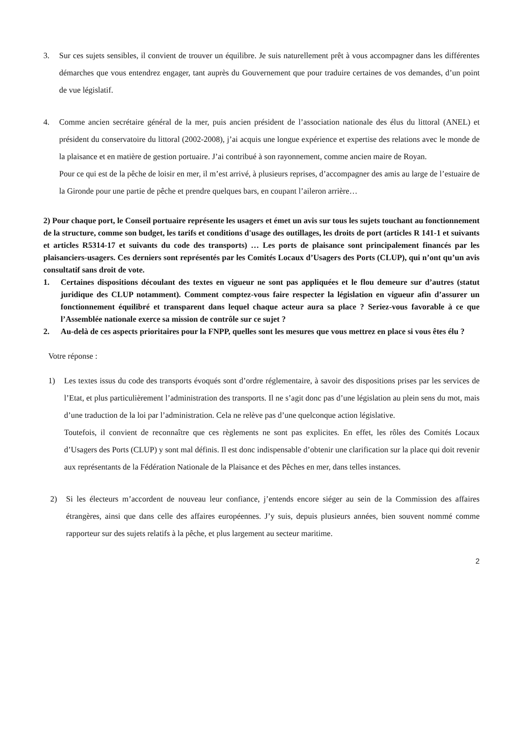3. Sur ces sujets sensibles, il convient de trouver un équilibre. Je suis naturellement prêt à vous accompagner dans les différentes démarches que vous entendrez engager, tant auprès du Gouvernement que pour traduire certaines de vos demandes, d’un point de vue législatif.
4. Comme ancien secrétaire général de la mer, puis ancien président de l’association nationale des élus du littoral (ANEL) et président du conservatoire du littoral (2002-2008), j’ai acquis une longue expérience et expertise des relations avec le monde de la plaisance et en matière de gestion portuaire. J’ai contribué à son rayonnement, comme ancien maire de Royan.
Pour ce qui est de la pêche de loisir en mer, il m’est arrivé, à plusieurs reprises, d’accompagner des amis au large de l’estuaire de la Gironde pour une partie de pêche et prendre quelques bars, en coupant l’aileron arrière…
2) Pour chaque port, le Conseil portuaire représente les usagers et émet un avis sur tous les sujets touchant au fonctionnement de la structure, comme son budget, les tarifs et conditions d'usage des outillages, les droits de port (articles R 141-1 et suivants et articles R5314-17 et suivants du code des transports) … Les ports de plaisance sont principalement financés par les plaisanciers-usagers. Ces derniers sont représentés par les Comités Locaux d’Usagers des Ports (CLUP), qui n’ont qu’un avis consultatif sans droit de vote.
1. Certaines dispositions découlant des textes en vigueur ne sont pas appliquées et le flou demeure sur d’autres (statut juridique des CLUP notamment). Comment comptez-vous faire respecter la législation en vigueur afin d’assurer un fonctionnement équilibré et transparent dans lequel chaque acteur aura sa place ? Seriez-vous favorable à ce que l’Assemblée nationale exerce sa mission de contrôle sur ce sujet ?
2. Au-delà de ces aspects prioritaires pour la FNPP, quelles sont les mesures que vous mettrez en place si vous êtes élu ?
Votre réponse :
1) Les textes issus du code des transports évoqués sont d’ordre réglementaire, à savoir des dispositions prises par les services de l’Etat, et plus particulièrement l’administration des transports. Il ne s’agit donc pas d’une législation au plein sens du mot, mais d’une traduction de la loi par l’administration. Cela ne relève pas d’une quelconque action législative.
Toutefois, il convient de reconnaître que ces règlements ne sont pas explicites. En effet, les rôles des Comités Locaux d’Usagers des Ports (CLUP) y sont mal définis. Il est donc indispensable d’obtenir une clarification sur la place qui doit revenir aux représentants de la Fédération Nationale de la Plaisance et des Pêches en mer, dans telles instances.
2) Si les électeurs m’accordent de nouveau leur confiance, j’entends encore siéger au sein de la Commission des affaires étrangères, ainsi que dans celle des affaires européennes. J’y suis, depuis plusieurs années, bien souvent nommé comme rapporteur sur des sujets relatifs à la pêche, et plus largement au secteur maritime.
2